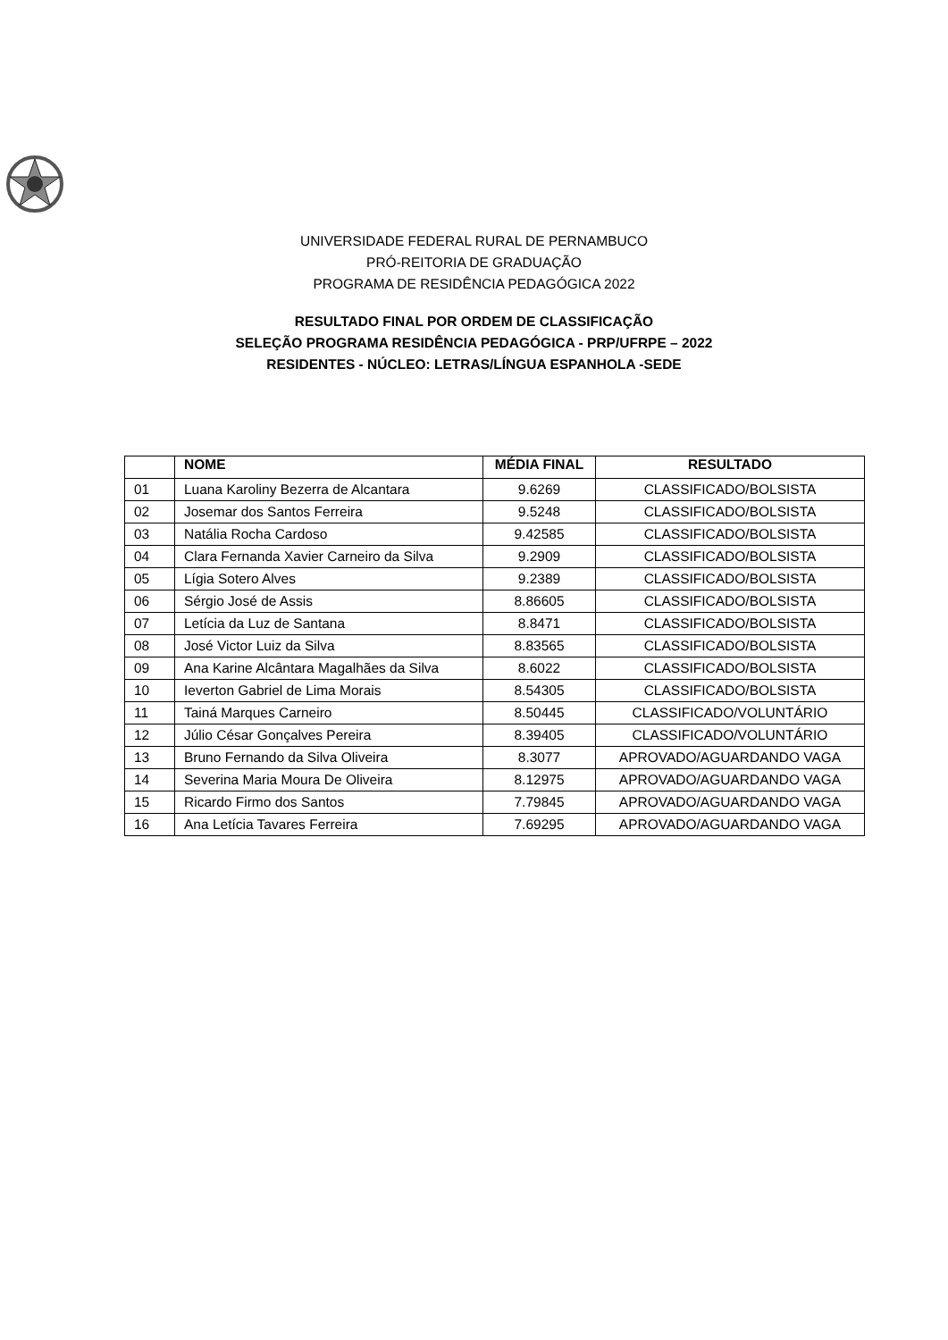UNIVERSIDADE FEDERAL RURAL DE PERNAMBUCO
PRÓ-REITORIA DE GRADUAÇÃO
PROGRAMA DE RESIDÊNCIA PEDAGÓGICA 2022
RESULTADO FINAL POR ORDEM DE CLASSIFICAÇÃO
SELEÇÃO PROGRAMA RESIDÊNCIA PEDAGÓGICA - PRP/UFRPE – 2022
RESIDENTES - NÚCLEO: LETRAS/LÍNGUA ESPANHOLA -SEDE
| | NOME | MÉDIA FINAL | RESULTADO |
| --- | --- | --- | --- |
| 01 | Luana Karoliny Bezerra de Alcantara | 9.6269 | CLASSIFICADO/BOLSISTA |
| 02 | Josemar dos Santos Ferreira | 9.5248 | CLASSIFICADO/BOLSISTA |
| 03 | Natália Rocha Cardoso | 9.42585 | CLASSIFICADO/BOLSISTA |
| 04 | Clara Fernanda Xavier Carneiro da Silva | 9.2909 | CLASSIFICADO/BOLSISTA |
| 05 | Lígia Sotero Alves | 9.2389 | CLASSIFICADO/BOLSISTA |
| 06 | Sérgio José de Assis | 8.86605 | CLASSIFICADO/BOLSISTA |
| 07 | Letícia da Luz de Santana | 8.8471 | CLASSIFICADO/BOLSISTA |
| 08 | José Victor Luiz da Silva | 8.83565 | CLASSIFICADO/BOLSISTA |
| 09 | Ana Karine Alcântara Magalhães da Silva | 8.6022 | CLASSIFICADO/BOLSISTA |
| 10 | Ieverton Gabriel de Lima Morais | 8.54305 | CLASSIFICADO/BOLSISTA |
| 11 | Tainá Marques Carneiro | 8.50445 | CLASSIFICADO/VOLUNTÁRIO |
| 12 | Júlio César Gonçalves Pereira | 8.39405 | CLASSIFICADO/VOLUNTÁRIO |
| 13 | Bruno Fernando da Silva Oliveira | 8.3077 | APROVADO/AGUARDANDO VAGA |
| 14 | Severina Maria Moura De Oliveira | 8.12975 | APROVADO/AGUARDANDO VAGA |
| 15 | Ricardo Firmo dos Santos | 7.79845 | APROVADO/AGUARDANDO VAGA |
| 16 | Ana Letícia Tavares Ferreira | 7.69295 | APROVADO/AGUARDANDO VAGA |